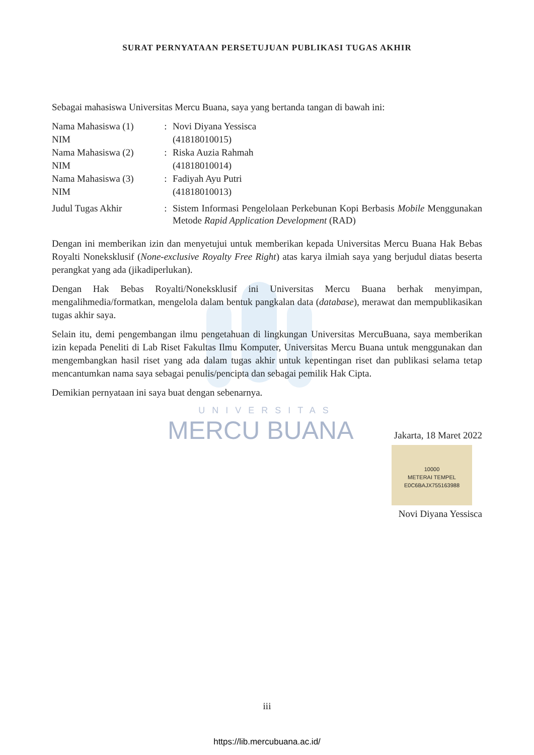SURAT PERNYATAAN PERSETUJUAN PUBLIKASI TUGAS AKHIR
Sebagai mahasiswa Universitas Mercu Buana, saya yang bertanda tangan di bawah ini:
| Nama Mahasiswa (1) | : | Novi Diyana Yessisca |
| NIM | | (41818010015) |
| Nama Mahasiswa (2) | : | Riska Auzia Rahmah |
| NIM | | (41818010014) |
| Nama Mahasiswa (3) | : | Fadiyah Ayu Putri |
| NIM | | (41818010013) |
| Judul Tugas Akhir | : | Sistem Informasi Pengelolaan Perkebunan Kopi Berbasis Mobile Menggunakan Metode Rapid Application Development (RAD) |
Dengan ini memberikan izin dan menyetujui untuk memberikan kepada Universitas Mercu Buana Hak Bebas Royalti Noneksklusif (None-exclusive Royalty Free Right) atas karya ilmiah saya yang berjudul diatas beserta perangkat yang ada (jikadiperlukan).
Dengan Hak Bebas Royalti/Noneksklusif ini Universitas Mercu Buana berhak menyimpan, mengalihmedia/formatkan, mengelola dalam bentuk pangkalan data (database), merawat dan mempublikasikan tugas akhir saya.
Selain itu, demi pengembangan ilmu pengetahuan di lingkungan Universitas MercuBuana, saya memberikan izin kepada Peneliti di Lab Riset Fakultas Ilmu Komputer, Universitas Mercu Buana untuk menggunakan dan mengembangkan hasil riset yang ada dalam tugas akhir untuk kepentingan riset dan publikasi selama tetap mencantumkan nama saya sebagai penulis/pencipta dan sebagai pemilik Hak Cipta.
Demikian pernyataan ini saya buat dengan sebenarnya.
UNIVERSITAS
MERCU BUANA
Jakarta, 18 Maret 2022
10000
METERAI TEMPEL
E0C6BAJX755163988
Novi Diyana Yessisca
iii
https://lib.mercubuana.ac.id/